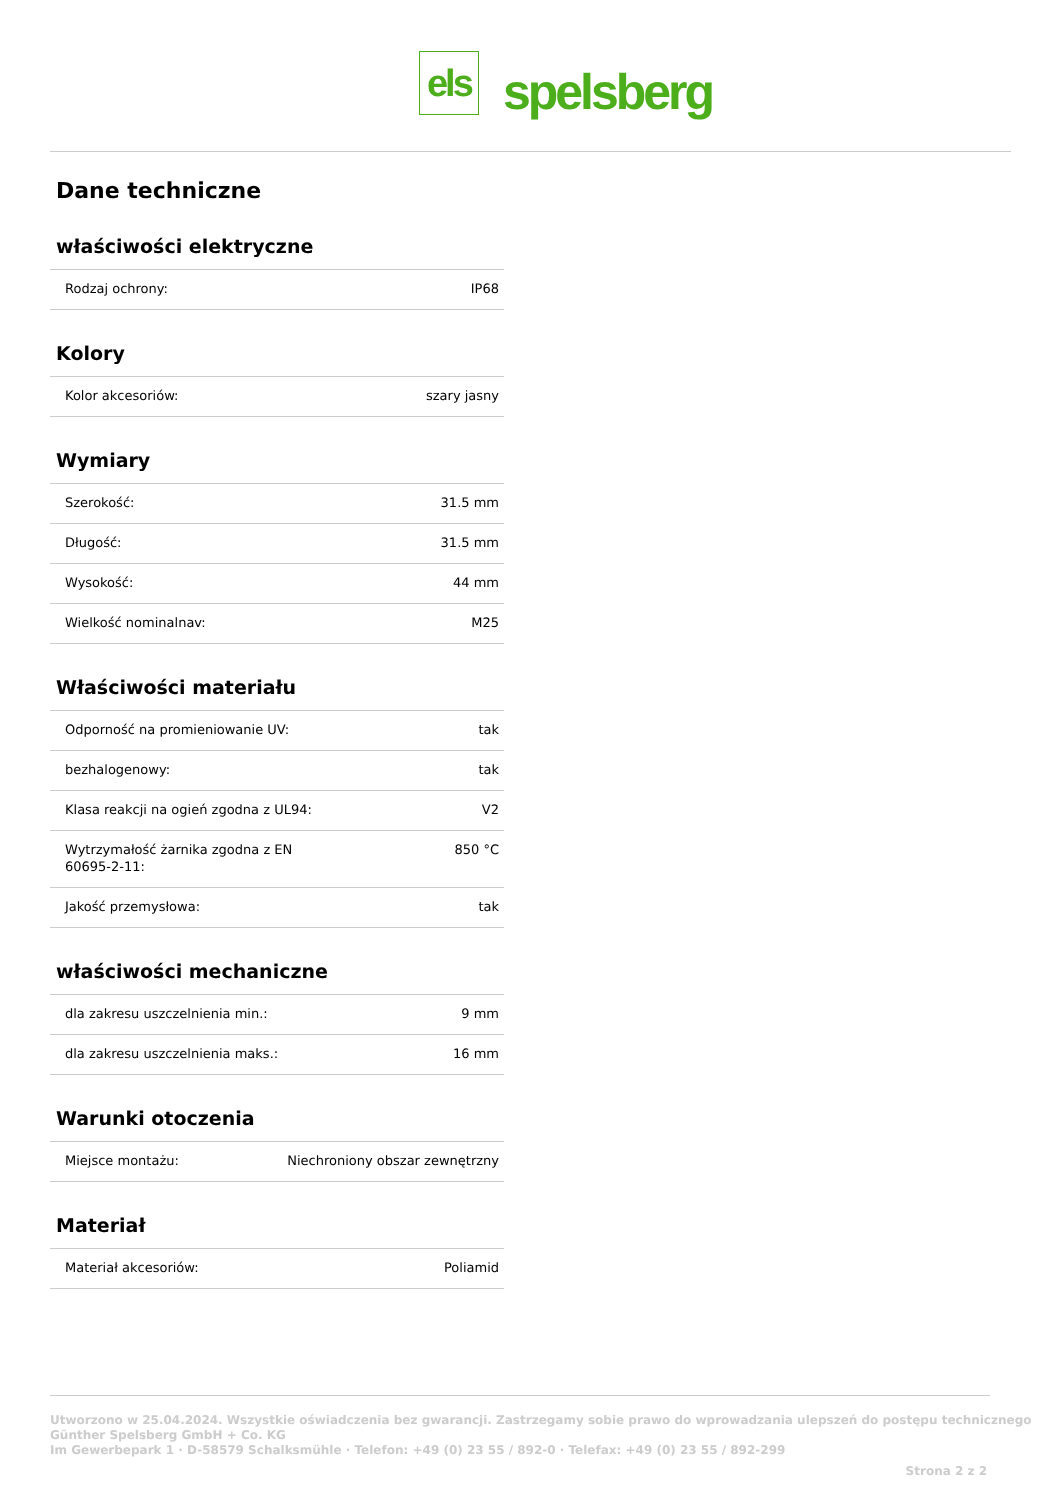els
spelsberg
Dane techniczne
właściwości elektryczne
| Rodzaj ochrony: | IP68 |
Kolory
| Kolor akcesoriów: | szary jasny |
Wymiary
| Szerokość: | 31.5 mm |
| Długość: | 31.5 mm |
| Wysokość: | 44 mm |
| Wielkość nominalnav: | M25 |
Właściwości materiału
| Odporność na promieniowanie UV: | tak |
| bezhalogenowy: | tak |
| Klasa reakcji na ogień zgodna z UL94: | V2 |
| Wytrzymałość żarnika zgodna z EN 60695-2-11: | 850 °C |
| Jakość przemysłowa: | tak |
właściwości mechaniczne
| dla zakresu uszczelnienia min.: | 9 mm |
| dla zakresu uszczelnienia maks.: | 16 mm |
Warunki otoczenia
| Miejsce montażu: | Niechroniony obszar zewnętrzny |
Materiał
| Materiał akcesoriów: | Poliamid |
Utworzono w 25.04.2024. Wszystkie oświadczenia bez gwarancji. Zastrzegamy sobie prawo do wprowadzania ulepszeń do postępu technicznego
Günther Spelsberg GmbH + Co. KG
Im Gewerbepark 1 · D-58579 Schalksmühle · Telefon: +49 (0) 23 55 / 892-0 · Telefax: +49 (0) 23 55 / 892-299
Strona 2 z 2